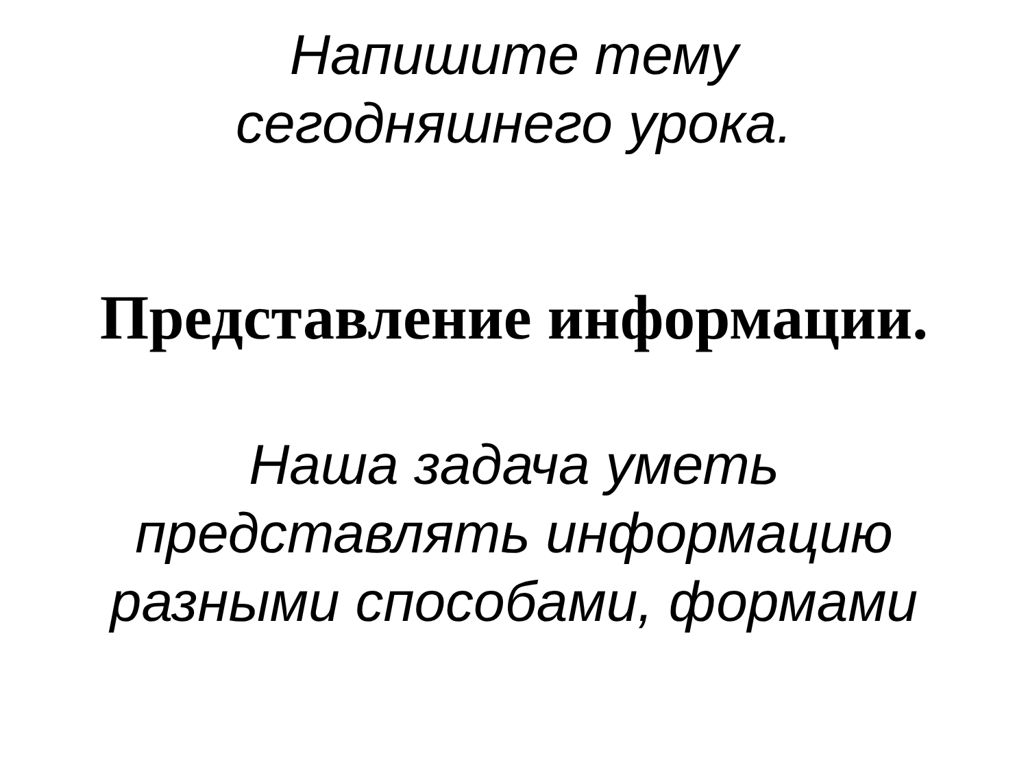Напишите тему
сегодняшнего урока.
Представление информации.
Наша задача уметь
представлять информацию
разными способами, формами